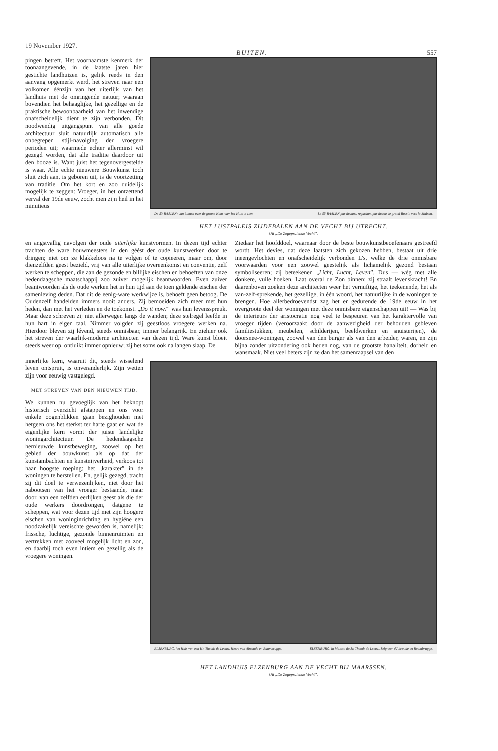19 November 1927. BUITEN. 557
pingen betreft. Het voornaamste kenmerk der toonaangevende, in de laatste jaren hier gestichte landhuizen is, gelijk reeds in den aanvang opgemerkt werd, het streven naar een volkomen éénzijn van het uiterlijk van het landhuis met de omringende natuur; waaraan bovendien het behaaglijke, het gezellige en de praktische bewoonbaarheid van het inwendige onafscheidelijk dient te zijn verbonden. Dit noodwendig uitgangspunt van alle goede architectuur sluit natuurlijk automatisch alle onbegrepen stijl-navolging der vroegere perioden uit; waarmede echter allerminst wil gezegd worden, dat alle traditie daardoor uit den booze is. Want juist het tegenovergestelde is waar. Alle echte nieuwere Bouwkunst toch sluit zich aan, is geboren uit, is de voortzetting van traditie. Om het kort en zoo duidelijk mogelijk te zeggen: Vroeger, in het ontzettend verval der 19de eeuw, zocht men zijn heil in het minutieus
De SY-BAALEN; van binnen over de groote Kom naer het Huis te zien. Le SY-BAALEN par dedans, regardant par dessus le grand Bassin vers la Maison.
HET LUSTPALEIS ZIJDEBALEN AAN DE VECHT BIJ UTRECHT.
Uit „De Zegepralende Vecht”.
en angstvallig navolgen der oude uiterlijke kunstvormen. In dezen tijd echter trachten de ware bouwmeesters in den géést der oude kunstwerken door te dringen; niet om ze klakkeloos na te volgen of te copieeren, maar om, door dienzelfden geest bezield, vrij van alle uiterlijke overeenkomst en conventie, zelf werken te scheppen, die aan de gezonde en billijke eischen en behoeften van onze hedendaagsche maatschappij zoo zuiver mogelijk beantwoorden. Even zuiver beantwoorden als de oude werken het in hun tijd aan de toen geldende eischen der samenleving deden. Dat dit de eenig-ware werkwijze is, behoeft geen betoog. De Oudenzelf handelden immers nooit anders. Zij bemoeiden zich meer met hun heden, dan met het verleden en de toekomst. „Do it now!” was hun levensspreuk. Maar deze schreven zij niet allerwegen langs de wanden; deze stelregel leefde in hun hart in eigen taal. Nimmer volgden zij geestloos vroegere werken na. Hierdoor bleven zij lévend, steeds onmisbaar, immer belangrijk. En ziehier ook het streven der waarlijk-moderne architecten van dezen tijd. Ware kunst bloeit steeds weer op, ontluikt immer opnieuw; zij het soms ook na langen slaap. De
Ziedaar het hoofddoel, waarnaar door de beste bouwkunstbeoefenaars gestreefd wordt. Het devies, dat deze laatsten zich gekozen hebben, bestaat uit drie ineengevlochten en onafscheidelijk verbonden L's, welke de drie onmisbare voorwaarden voor een zoowel geestelijk als lichamelijk gezond bestaan symboliseeren; zij beteekenen „Licht, Lucht, Leven”. Dus — wèg met alle donkere, vuile hoeken. Laat overal de Zon binnen; zij straalt levenskracht! En daarenboven zoeken deze architecten weer het vernuftige, het teekenende, het als van-zelf-sprekende, het gezellige, in één woord, het natuurlijke in de woningen te brengen. Hoe allerbedroevendst zag het er gedurende de 19de eeuw in het overgroote deel der woningen met deze onmisbare eigenschappen uit! — Was bij de interieurs der aristocratie nog veel te bespeuren van het karaktervolle van vroeger tijden (veroorzaakt door de aanwezigheid der behouden gebleven familiestukken, meubelen, schilderijen, beeldwerken en snuisterijen), de doorsnee-woningen, zoowel van den burger als van den arbeider, waren, en zijn bijna zonder uitzondering ook heden nog, van de grootste banaliteit, dorheid en wansmaak. Niet veel beters zijn ze dan het samenraapsel van den
innerlijke kern, waaruit dit, steeds wisselend leven ontspruit, is onveranderlijk. Zijn wetten zijn voor eeuwig vastgelegd.
MET STREVEN VAN DEN NIEUWEN TIJD.
We kunnen nu gevoeglijk van het beknopt historisch overzicht afstappen en ons voor enkele oogenblikken gaan bezighouden met hetgeen ons het sterkst ter harte gaat en wat de eigenlijke kern vormt der juiste landelijke woningarchitectuur. De hedendaagsche hernieuwde kunstbeweging, zoowel op het gebied der bouwkunst als op dat der kunstambachten en kunstnijverheid, verkoos tot haar hoogste roeping: het „karakter” in de woningen te herstellen. En, gelijk gezegd, tracht zij dit doel te verwezenlijken, niet door het nabootsen van het vroeger bestaande, maar door, van een zelfden eerlijken geest als die der oude werkers doordrongen, datgene te scheppen, wat voor dezen tijd met zijn hoogere eischen van woninginrichting en hygiëne een noodzakelijk vereischte geworden is, namelijk: frissche, luchtige, gezonde binnenruimten en vertrekken met zooveel mogelijk licht en zon, en daarbij toch even intiem en gezellig als de vroegere woningen.
ELSENBURG, het Huis van een Hr. Theod: de Leeuw, Heere van Abcoude en Baambrugge. ELSENBURG, la Maison du Sr. Theod: de Leeuw, Seigneur d'Abcoude, et Baambrugge.
HET LANDHUIS ELZENBURG AAN DE VECHT BIJ MAARSSEN.
Uit „De Zegepralende Vecht”.